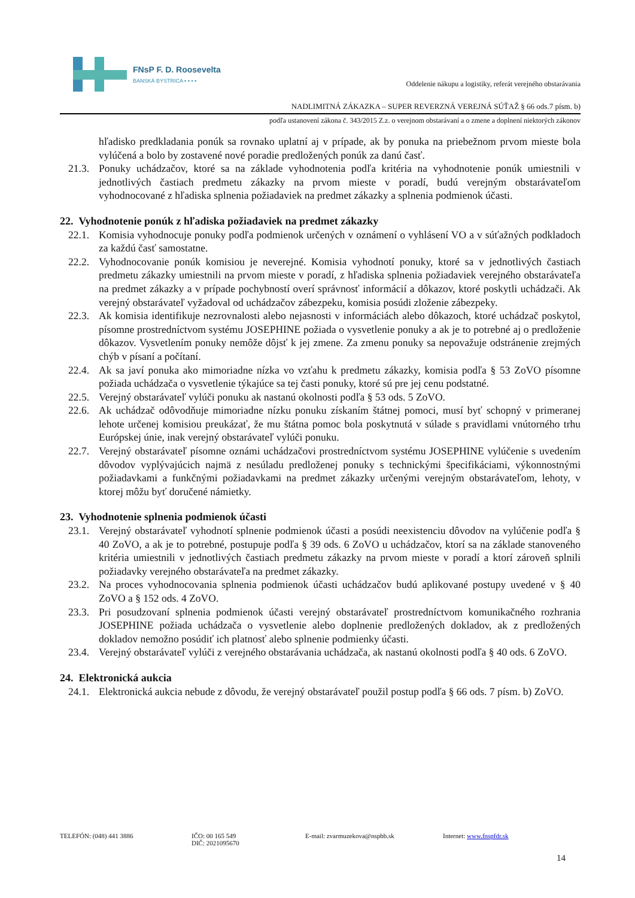FNsP F. D. Roosevelta
BANSKÁ BYSTRICA ▪ ▪ ▪ ▪
Oddelenie nákupu a logistiky, referát verejného obstarávania
NADLIMITNÁ ZÁKAZKA – SUPER REVERZNÁ VEREJNÁ SÚŤAŽ § 66 ods.7 písm. b)
podľa ustanovení zákona č. 343/2015 Z.z. o verejnom obstarávaní a o zmene a doplnení niektorých zákonov
hľadisko predkladania ponúk sa rovnako uplatní aj v prípade, ak by ponuka na priebežnom prvom mieste bola vylúčená a bolo by zostavené nové poradie predložených ponúk za danú časť.
21.3. Ponuky uchádzačov, ktoré sa na základe vyhodnotenia podľa kritéria na vyhodnotenie ponúk umiestnili v jednotlivých častiach predmetu zákazky na prvom mieste v poradí, budú verejným obstarávateľom vyhodnocované z hľadiska splnenia požiadaviek na predmet zákazky a splnenia podmienok účasti.
22. Vyhodnotenie ponúk z hľadiska požiadaviek na predmet zákazky
22.1. Komisia vyhodnocuje ponuky podľa podmienok určených v oznámení o vyhlásení VO a v súťažných podkladoch za každú časť samostatne.
22.2. Vyhodnocovanie ponúk komisiou je neverejné. Komisia vyhodnotí ponuky, ktoré sa v jednotlivých častiach predmetu zákazky umiestnili na prvom mieste v poradí, z hľadiska splnenia požiadaviek verejného obstarávateľa na predmet zákazky a v prípade pochybností overí správnosť informácií a dôkazov, ktoré poskytli uchádzači. Ak verejný obstarávateľ vyžadoval od uchádzačov zábezpeku, komisia posúdi zloženie zábezpeky.
22.3. Ak komisia identifikuje nezrovnalosti alebo nejasnosti v informáciách alebo dôkazoch, ktoré uchádzač poskytol, písomne prostredníctvom systému JOSEPHINE požiada o vysvetlenie ponuky a ak je to potrebné aj o predloženie dôkazov. Vysvetlením ponuky nemôže dôjsť k jej zmene. Za zmenu ponuky sa nepovažuje odstránenie zrejmých chýb v písaní a počítaní.
22.4. Ak sa javí ponuka ako mimoriadne nízka vo vzťahu k predmetu zákazky, komisia podľa § 53 ZoVO písomne požiada uchádzača o vysvetlenie týkajúce sa tej časti ponuky, ktoré sú pre jej cenu podstatné.
22.5. Verejný obstarávateľ vylúči ponuku ak nastanú okolnosti podľa § 53 ods. 5 ZoVO.
22.6. Ak uchádzač odôvodňuje mimoriadne nízku ponuku získaním štátnej pomoci, musí byť schopný v primeranej lehote určenej komisiou preukázať, že mu štátna pomoc bola poskytnutá v súlade s pravidlami vnútorného trhu Európskej únie, inak verejný obstarávateľ vylúči ponuku.
22.7. Verejný obstarávateľ písomne oznámi uchádzačovi prostredníctvom systému JOSEPHINE vylúčenie s uvedením dôvodov vyplývajúcich najmä z nesúladu predloženej ponuky s technickými špecifikáciami, výkonnostnými požiadavkami a funkčnými požiadavkami na predmet zákazky určenými verejným obstarávateľom, lehoty, v ktorej môžu byť doručené námietky.
23. Vyhodnotenie splnenia podmienok účasti
23.1. Verejný obstarávateľ vyhodnotí splnenie podmienok účasti a posúdi neexistenciu dôvodov na vylúčenie podľa § 40 ZoVO, a ak je to potrebné, postupuje podľa § 39 ods. 6 ZoVO u uchádzačov, ktorí sa na základe stanoveného kritéria umiestnili v jednotlivých častiach predmetu zákazky na prvom mieste v poradí a ktorí zároveň splnili požiadavky verejného obstarávateľa na predmet zákazky.
23.2. Na proces vyhodnocovania splnenia podmienok účasti uchádzačov budú aplikované postupy uvedené v § 40 ZoVO a § 152 ods. 4 ZoVO.
23.3. Pri posudzovaní splnenia podmienok účasti verejný obstarávateľ prostredníctvom komunikačného rozhrania JOSEPHINE požiada uchádzača o vysvetlenie alebo doplnenie predložených dokladov, ak z predložených dokladov nemožno posúdiť ich platnosť alebo splnenie podmienky účasti.
23.4. Verejný obstarávateľ vylúči z verejného obstarávania uchádzača, ak nastanú okolnosti podľa § 40 ods. 6 ZoVO.
24. Elektronická aukcia
24.1. Elektronická aukcia nebude z dôvodu, že verejný obstarávateľ použil postup podľa § 66 ods. 7 písm. b) ZoVO.
TELEFÓN: (048) 441 3886 IČO: 00 165 549
DIČ: 2021095670
E-mail: zvarmuzekova@nspbb.sk Internet: www.fnspfdr.sk
14